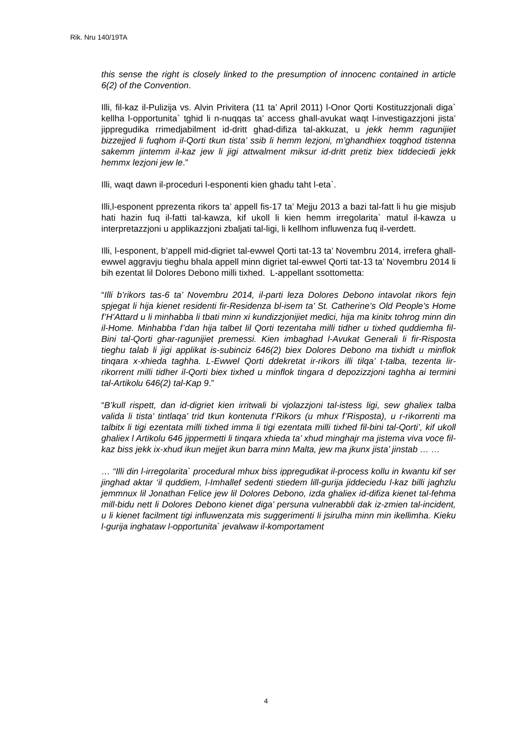Rik. Nru 140/19TA
this sense the right is closely linked to the presumption of innocenc contained in article 6(2) of the Convention.
Illi, fil-kaz il-Pulizija vs. Alvin Privitera (11 ta’ April 2011) l-Onor Qorti Kostituzzjonali diga` kellha l-opportunita` tghid li n-nuqqas ta’ access ghall-avukat waqt l-investigazzjoni jista’ jippregudika rrimedjabilment id-dritt ghad-difiza tal-akkuzat, u jekk hemm ragunijiet bizzejjed li fuqhom il-Qorti tkun tista’ ssib li hemm lezjoni, m’ghandhiex toqghod tistenna sakemm jintemm il-kaz jew li jigi attwalment miksur id-dritt pretiz biex tiddeciedi jekk hemmx lezjoni jew le.”
Illi, waqt dawn il-proceduri l-esponenti kien ghadu taht l-eta`.
Illi,l-esponent pprezenta rikors ta’ appell fis-17 ta’ Mejju 2013 a bazi tal-fatt li hu gie misjub hati hazin fuq il-fatti tal-kawza, kif ukoll li kien hemm irregolarita` matul il-kawza u interpretazzjoni u applikazzjoni zbaljati tal-ligi, li kellhom influwenza fuq il-verdett.
Illi, l-esponent, b’appell mid-digriet tal-ewwel Qorti tat-13 ta’ Novembru 2014, irrefera ghall-ewwel aggravju tieghu bhala appell minn digriet tal-ewwel Qorti tat-13 ta’ Novembru 2014 li bih ezentat lil Dolores Debono milli tixhed. L-appellant ssottometta:
“Illi b’rikors tas-6 ta’ Novembru 2014, il-parti leza Dolores Debono intavolat rikors fejn spjegat li hija kienet residenti fir-Residenza bl-isem ta’ St. Catherine’s Old People’s Home f’H’Attard u li minhabba li tbati minn xi kundizzjonijiet medici, hija ma kinitx tohrog minn din il-Home. Minhabba f’dan hija talbet lil Qorti tezentaha milli tidher u tixhed quddiemha fil-Bini tal-Qorti ghar-ragunijiet premessi. Kien imbaghad l-Avukat Generali li fir-Risposta tieghu talab li jigi applikat is-subinciz 646(2) biex Dolores Debono ma tixhidt u minflok tinqara x-xhieda taghha. L-Ewwel Qorti ddekretat ir-rikors illi tilqa’ t-talba, tezenta lir-rikorrent milli tidher il-Qorti biex tixhed u minflok tingara d depozizzjoni taghha ai termini tal-Artikolu 646(2) tal-Kap 9.”
“B’kull rispett, dan id-digriet kien irritwali bi vjolazzjoni tal-istess ligi, sew ghaliex talba valida li tista’ tintlaqa’ trid tkun kontenuta f’Rikors (u mhux f’Risposta), u r-rikorrenti ma talbitx li tigi ezentata milli tixhed imma li tigi ezentata milli tixhed fil-bini tal-Qorti’, kif ukoll ghaliex l Artikolu 646 jippermetti li tinqara xhieda ta’ xhud minghajr ma jistema viva voce fil-kaz biss jekk ix-xhud ikun mejjet ikun barra minn Malta, jew ma jkunx jista’ jinstab … …
… “Illi din l-irregolarita` procedural mhux biss ippregudikat il-process kollu in kwantu kif ser jinghad aktar ‘il quddiem, l-Imhallef sedenti stiedem lill-gurija jiddeciedu l-kaz billi jaghzlu jemmnux lil Jonathan Felice jew lil Dolores Debono, izda ghaliex id-difiza kienet tal-fehma mill-bidu nett li Dolores Debono kienet diga’ persuna vulnerabbli dak iz-zmien tal-incident, u li kienet facilment tigi influwenzata mis suggerimenti li jsirulha minn min ikellimha. Kieku l-gurija inghataw l-opportunita` jevalwaw il-komportament
4